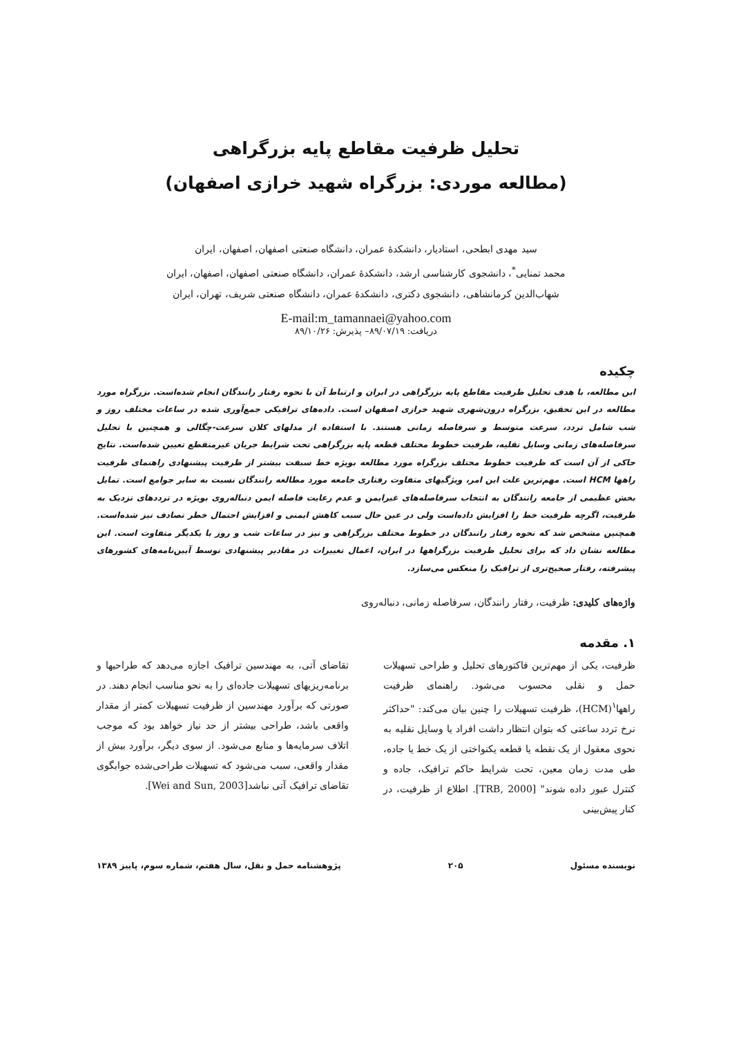تحلیل ظرفیت مقاطع پایه بزرگراهی
(مطالعه موردی: بزرگراه شهید خرازی اصفهان)
سید مهدی ابطحی، استادیار، دانشکدهٔ عمران، دانشگاه صنعتی اصفهان، اصفهان، ایران
محمد تمنایی<sup>*</sup>، دانشجوی کارشناسی ارشد، دانشکدهٔ عمران، دانشگاه صنعتی اصفهان، اصفهان، ایران
شهاب‌الدین کرمانشاهی، دانشجوی دکتری، دانشکدهٔ عمران، دانشگاه صنعتی شریف، تهران، ایران
E-mail:m_tamannaei@yahoo.com
دریافت: ۸۹/۰۷/۱۹– پذیرش: ۸۹/۱۰/۲۶
چکیده
این مطالعه، با هدف تحلیل ظرفیت مقاطع پایه بزرگراهی در ایران و ارتباط آن با نحوه رفتار رانندگان انجام شده‌است. بزرگراه مورد مطالعه در این تحقیق، بزرگراه درون‌شهری شهید خرازی اصفهان است. داده‌های ترافیکی جمع‌آوری شده در ساعات مختلف روز و شب شامل تردد، سرعت متوسط و سرفاصله زمانی هستند. با استفاده از مدلهای کلان سرعت-چگالی و همچنین با تحلیل سرفاصله‌های زمانی وسایل نقلیه، ظرفیت خطوط مختلف قطعه پایه بزرگراهی تحت شرایط جریان غیرمنقطع تعیین شده‌است. نتایج حاکی از آن است که ظرفیت خطوط مختلف بزرگراه مورد مطالعه بویژه خط سبقت بیشتر از ظرفیت پیشنهادی راهنمای ظرفیت راهها HCM است. مهم‌ترین علت این امر، ویژگیهای متفاوت رفتاری جامعه مورد مطالعه رانندگان نسبت به سایر جوامع است. تمایل بخش عظیمی از جامعه رانندگان به انتخاب سرفاصله‌های غیرایمن و عدم رعایت فاصله ایمن دنباله‌روی بویژه در ترددهای نزدیک به ظرفیت، اگرچه ظرفیت خط را افزایش داده‌است ولی در عین حال سبب کاهش ایمنی و افزایش احتمال خطر تصادف نیز شده‌است. همچنین مشخص شد که نحوه رفتار رانندگان در خطوط مختلف بزرگراهی و نیز در ساعات شب و روز با یکدیگر متفاوت است. این مطالعه نشان داد که برای تحلیل ظرفیت بزرگراهها در ایران، اعمال تغییرات در مقادیر پیشنهادی توسط آیین‌نامه‌های کشورهای پیشرفته، رفتار صحیح‌تری از ترافیک را منعکس می‌سازد.
واژه‌های کلیدی: ظرفیت، رفتار رانندگان، سرفاصله زمانی، دنباله‌روی
۱. مقدمه
ظرفیت، یکی از مهم‌ترین فاکتورهای تحلیل و طراحی تسهیلات حمل و نقلی محسوب می‌شود. راهنمای ظرفیت راهها<sup>۱</sup>(HCM)، ظرفیت تسهیلات را چنین بیان می‌کند: "حداکثر نرخ تردد ساعتی که بتوان انتظار داشت افراد یا وسایل نقلیه به نحوی معقول از یک نقطه یا قطعه یکنواختی از یک خط یا جاده، طی مدت زمان معین، تحت شرایط حاکم ترافیک، جاده و کنترل عبور داده شوند" [TRB, 2000]. اطلاع از ظرفیت، در کنار پیش‌بینی
تقاضای آتی، به مهندسین ترافیک اجازه می‌دهد که طراحیها و برنامه‌ریزیهای تسهیلات جاده‌ای را به نحو مناسب انجام دهند. در صورتی که برآورد مهندسین از ظرفیت تسهیلات کمتر از مقدار واقعی باشد، طراحی بیشتر از حد نیاز خواهد بود که موجب اتلاف سرمایه‌ها و منابع می‌شود. از سوی دیگر، برآورد بیش از مقدار واقعی، سبب می‌شود که تسهیلات طراحی‌شده جوابگوی تقاضای ترافیک آتی نباشد[Wei and Sun, 2003].
نویسنده مسئول ۲۰۵ پژوهشنامه حمل و نقل، سال هفتم، شماره سوم، پاییز ۱۳۸۹